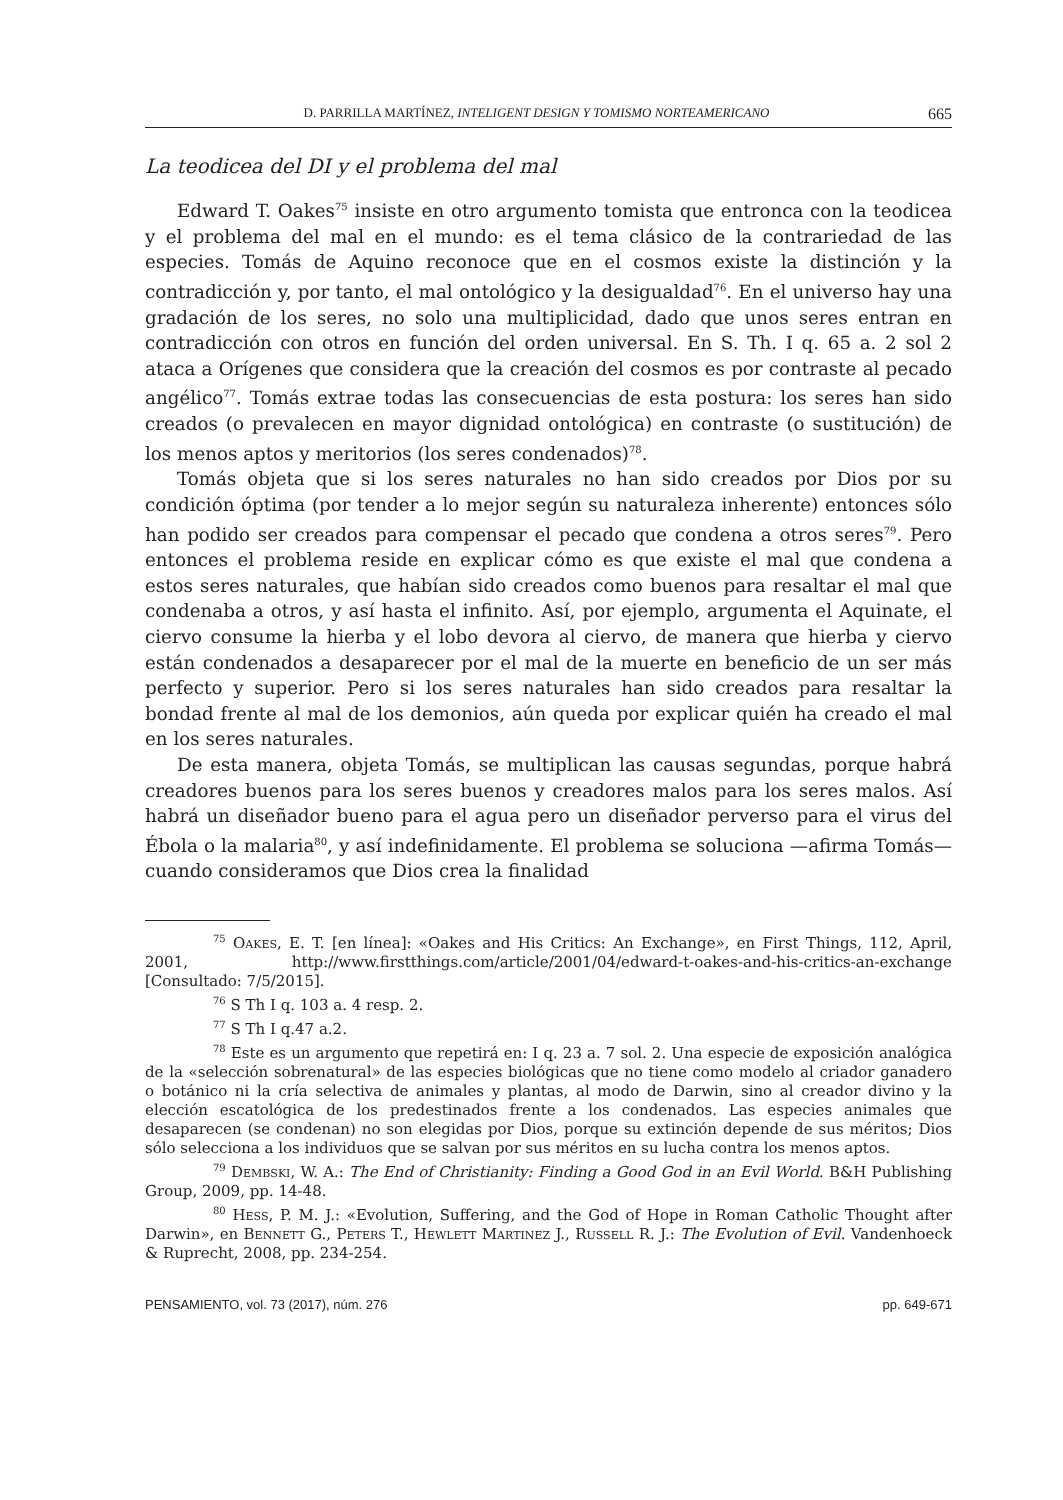D. PARRILLA MARTÍNEZ, INTELIGENT DESIGN Y TOMISMO NORTEAMERICANO 665
La teodicea del DI y el problema del mal
Edward T. Oakes<sup>75</sup> insiste en otro argumento tomista que entronca con la teodicea y el problema del mal en el mundo: es el tema clásico de la contrariedad de las especies. Tomás de Aquino reconoce que en el cosmos existe la distinción y la contradicción y, por tanto, el mal ontológico y la desigualdad<sup>76</sup>. En el universo hay una gradación de los seres, no solo una multiplicidad, dado que unos seres entran en contradicción con otros en función del orden universal. En S. Th. I q. 65 a. 2 sol 2 ataca a Orígenes que considera que la creación del cosmos es por contraste al pecado angélico<sup>77</sup>. Tomás extrae todas las consecuencias de esta postura: los seres han sido creados (o prevalecen en mayor dignidad ontológica) en contraste (o sustitución) de los menos aptos y meritorios (los seres condenados)<sup>78</sup>.
Tomás objeta que si los seres naturales no han sido creados por Dios por su condición óptima (por tender a lo mejor según su naturaleza inherente) entonces sólo han podido ser creados para compensar el pecado que condena a otros seres<sup>79</sup>. Pero entonces el problema reside en explicar cómo es que existe el mal que condena a estos seres naturales, que habían sido creados como buenos para resaltar el mal que condenaba a otros, y así hasta el infinito. Así, por ejemplo, argumenta el Aquinate, el ciervo consume la hierba y el lobo devora al ciervo, de manera que hierba y ciervo están condenados a desaparecer por el mal de la muerte en beneficio de un ser más perfecto y superior. Pero si los seres naturales han sido creados para resaltar la bondad frente al mal de los demonios, aún queda por explicar quién ha creado el mal en los seres naturales.
De esta manera, objeta Tomás, se multiplican las causas segundas, porque habrá creadores buenos para los seres buenos y creadores malos para los seres malos. Así habrá un diseñador bueno para el agua pero un diseñador perverso para el virus del Ébola o la malaria<sup>80</sup>, y así indefinidamente. El problema se soluciona —afirma Tomás— cuando consideramos que Dios crea la finalidad
<sup>75</sup> Oakes, E. T. [en línea]: «Oakes and His Critics: An Exchange», en First Things, 112, April, 2001, http://www.firstthings.com/article/2001/04/edward-t-oakes-and-his-critics-an-exchange [Consultado: 7/5/2015].
<sup>76</sup> S Th I q. 103 a. 4 resp. 2.
<sup>77</sup> S Th I q.47 a.2.
<sup>78</sup> Este es un argumento que repetirá en: I q. 23 a. 7 sol. 2. Una especie de exposición analógica de la «selección sobrenatural» de las especies biológicas que no tiene como modelo al criador ganadero o botánico ni la cría selectiva de animales y plantas, al modo de Darwin, sino al creador divino y la elección escatológica de los predestinados frente a los condenados. Las especies animales que desaparecen (se condenan) no son elegidas por Dios, porque su extinción depende de sus méritos; Dios sólo selecciona a los individuos que se salvan por sus méritos en su lucha contra los menos aptos.
<sup>79</sup> Dembski, W. A.: The End of Christianity: Finding a Good God in an Evil World. B&H Publishing Group, 2009, pp. 14-48.
<sup>80</sup> Hess, P. M. J.: «Evolution, Suffering, and the God of Hope in Roman Catholic Thought after Darwin», en Bennett G., Peters T., Hewlett Martinez J., Russell R. J.: The Evolution of Evil. Vandenhoeck & Ruprecht, 2008, pp. 234-254.
PENSAMIENTO, vol. 73 (2017), núm. 276 pp. 649-671